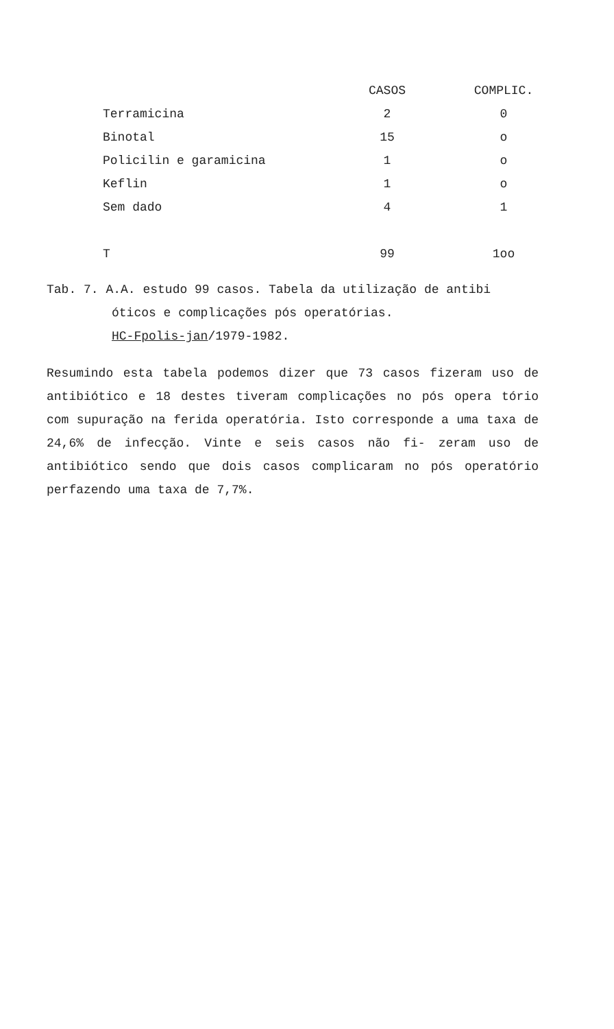| | CASOS | COMPLIC. |
| --- | --- | --- |
| Terramicina | 2 | 0 |
| Binotal | 15 | o |
| Policilin e garamicina | 1 | o |
| Keflin | 1 | o |
| Sem dado | 4 | 1 |
| T | 99 | 1oo |
Tab. 7. A.A. estudo 99 casos. Tabela da utilização de antibi
óticos e complicações pós operatórias.
HC-Fpolis-jan/1979-1982.
Resumindo esta tabela podemos dizer que 73 casos fizeram uso de antibiótico e 18 destes tiveram complicações no pós opera tório com supuração na ferida operatória. Isto corresponde a uma taxa de 24,6% de infecção. Vinte e seis casos não fi- zeram uso de antibiótico sendo que dois casos complicaram no pós operatório perfazendo uma taxa de 7,7%.